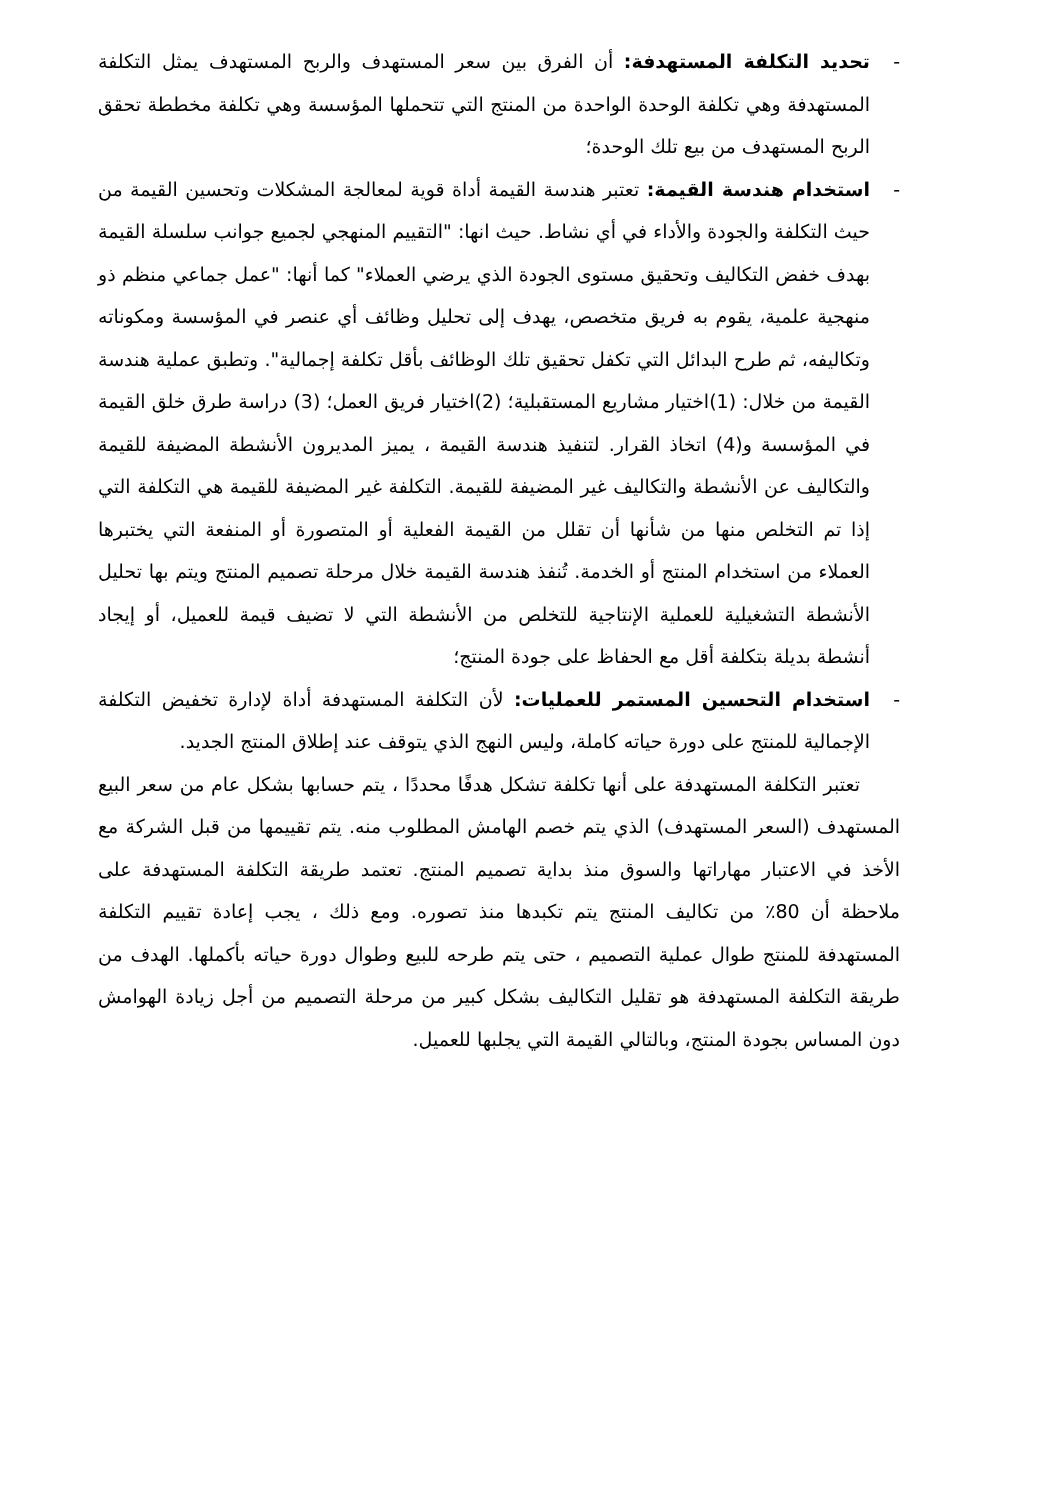- تحديد التكلفة المستهدفة: أن الفرق بين سعر المستهدف والربح المستهدف يمثل التكلفة المستهدفة وهي تكلفة الوحدة الواحدة من المنتج التي تتحملها المؤسسة وهي تكلفة مخططة تحقق الربح المستهدف من بيع تلك الوحدة؛
- استخدام هندسة القيمة: تعتبر هندسة القيمة أداة قوية لمعالجة المشكلات وتحسين القيمة من حيث التكلفة والجودة والأداء في أي نشاط. حيث انها: "التقييم المنهجي لجميع جوانب سلسلة القيمة بهدف خفض التكاليف وتحقيق مستوى الجودة الذي يرضي العملاء" كما أنها: "عمل جماعي منظم ذو منهجية علمية، يقوم به فريق متخصص، يهدف إلى تحليل وظائف أي عنصر في المؤسسة ومكوناته وتكاليفه، ثم طرح البدائل التي تكفل تحقيق تلك الوظائف بأقل تكلفة إجمالية". وتطبق عملية هندسة القيمة من خلال: (1)اختيار مشاريع المستقبلية؛ (2)اختيار فريق العمل؛ (3) دراسة طرق خلق القيمة في المؤسسة و(4) اتخاذ القرار. لتنفيذ هندسة القيمة ، يميز المديرون الأنشطة المضيفة للقيمة والتكاليف عن الأنشطة والتكاليف غير المضيفة للقيمة. التكلفة غير المضيفة للقيمة هي التكلفة التي إذا تم التخلص منها من شأنها أن تقلل من القيمة الفعلية أو المتصورة أو المنفعة التي يختبرها العملاء من استخدام المنتج أو الخدمة. تُنفذ هندسة القيمة خلال مرحلة تصميم المنتج ويتم بها تحليل الأنشطة التشغيلية للعملية الإنتاجية للتخلص من الأنشطة التي لا تضيف قيمة للعميل، أو إيجاد أنشطة بديلة بتكلفة أقل مع الحفاظ على جودة المنتج؛
- استخدام التحسين المستمر للعمليات: لأن التكلفة المستهدفة أداة لإدارة تخفيض التكلفة الإجمالية للمنتج على دورة حياته كاملة، وليس النهج الذي يتوقف عند إطلاق المنتج الجديد.
تعتبر التكلفة المستهدفة على أنها تكلفة تشكل هدفًا محددًا ، يتم حسابها بشكل عام من سعر البيع المستهدف (السعر المستهدف) الذي يتم خصم الهامش المطلوب منه. يتم تقييمها من قبل الشركة مع الأخذ في الاعتبار مهاراتها والسوق منذ بداية تصميم المنتج. تعتمد طريقة التكلفة المستهدفة على ملاحظة أن 80٪ من تكاليف المنتج يتم تكبدها منذ تصوره. ومع ذلك ، يجب إعادة تقييم التكلفة المستهدفة للمنتج طوال عملية التصميم ، حتى يتم طرحه للبيع وطوال دورة حياته بأكملها. الهدف من طريقة التكلفة المستهدفة هو تقليل التكاليف بشكل كبير من مرحلة التصميم من أجل زيادة الهوامش دون المساس بجودة المنتج، وبالتالي القيمة التي يجلبها للعميل.